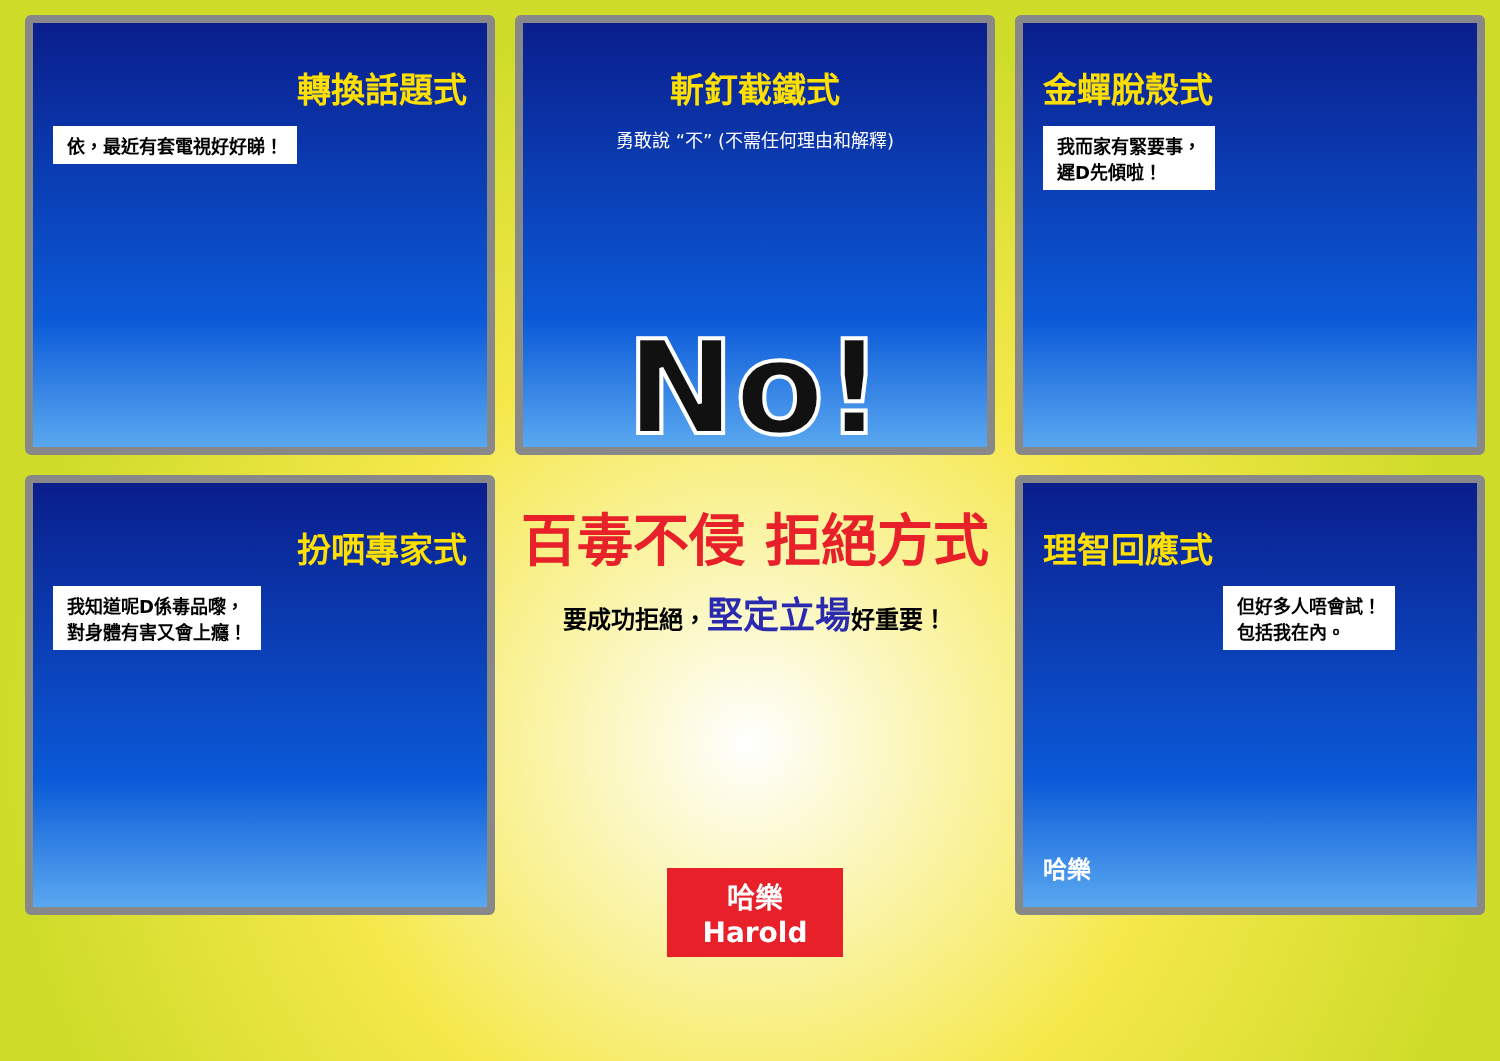轉換話題式
依，最近有套電視好好睇！
斬釘截鐵式
勇敢說 “不” (不需任何理由和解釋)
No!
金蟬脫殼式
我而家有緊要事，
遲D先傾啦！
扮哂專家式
我知道呢D係毒品嚟，
對身體有害又會上癮！
百毒不侵 拒絕方式
要成功拒絕，堅定立場好重要！
哈樂
Harold
理智回應式
但好多人唔會試！
包括我在內。
哈樂